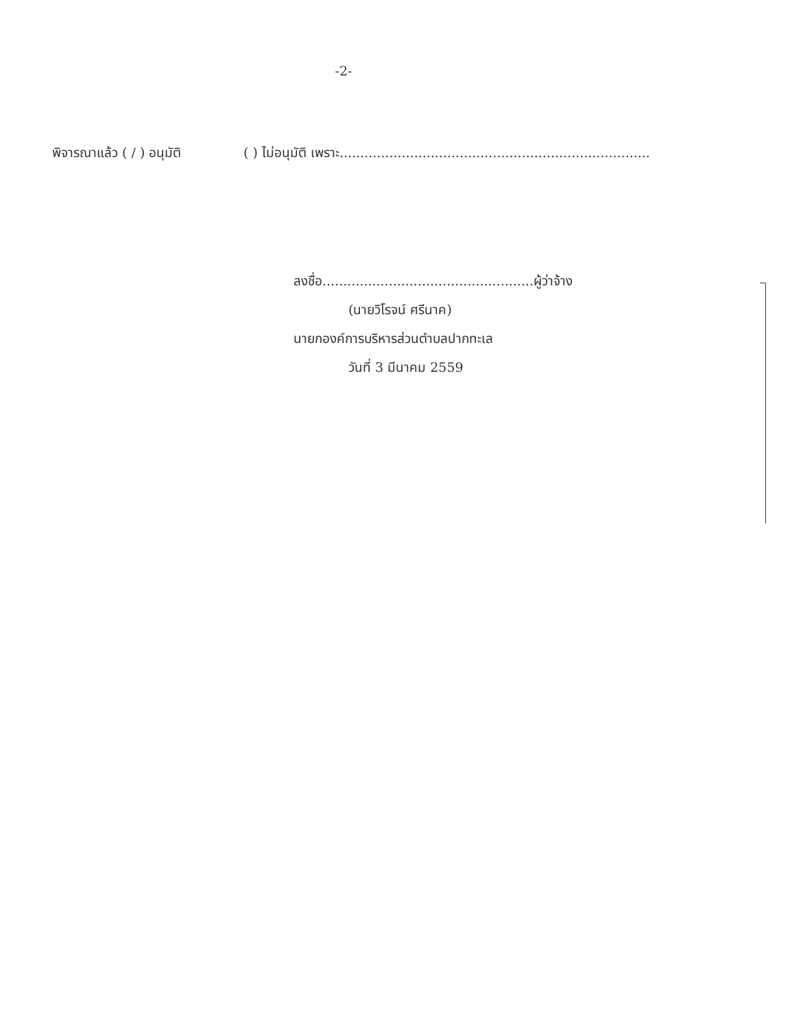-2-
พิจารณาแล้ว ( / ) อนุมัติ ( ) ไม่อนุมัติ เพราะ...........................................................................
ลงชื่อ...................................................ผู้ว่าจ้าง
(นายวิโรจน์ ศรีนาค)
นายกองค์การบริหารส่วนตำบลปากทะเล
วันที่ 3 มีนาคม 2559